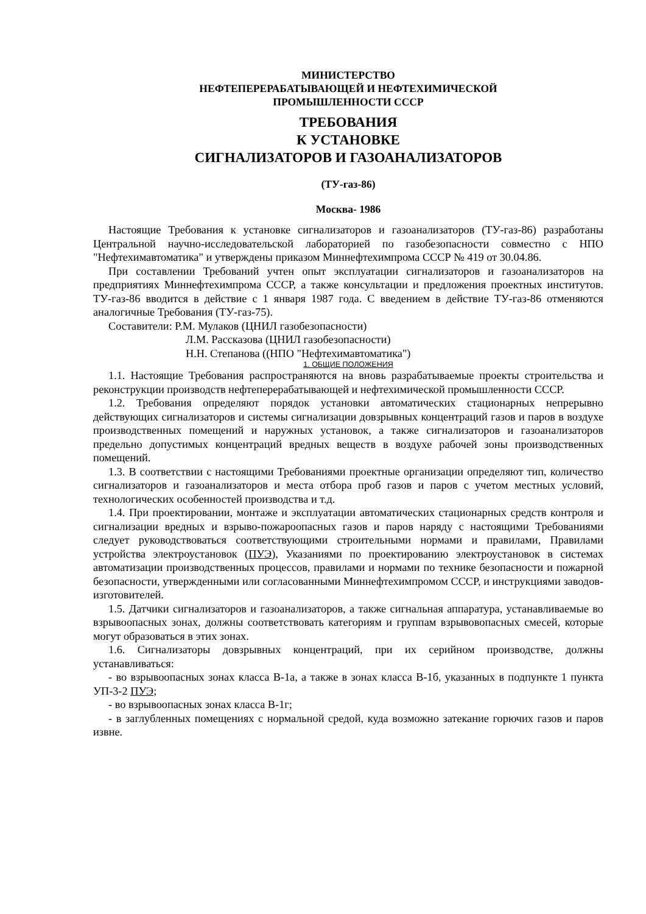МИНИСТЕРСТВО
НЕФТЕПЕРЕРАБАТЫВАЮЩЕЙ И НЕФТЕХИМИЧЕСКОЙ
ПРОМЫШЛЕННОСТИ СССР
ТРЕБОВАНИЯ
К УСТАНОВКЕ
СИГНАЛИЗАТОРОВ И ГАЗОАНАЛИЗАТОРОВ
(ТУ-газ-86)
Москва- 1986
Настоящие Требования к установке сигнализаторов и газоанализаторов (ТУ-газ-86) разработаны Центральной научно-исследовательской лабораторией по газобезопасности совместно с НПО "Нефтехимавтоматика" и утверждены приказом Миннефтехимпрома СССР № 419 от 30.04.86.
При составлении Требований учтен опыт эксплуатации сигнализаторов и газоанализаторов на предприятиях Миннефтехимпрома СССР, а также консультации и предложения проектных институтов. ТУ-газ-86 вводится в действие с 1 января 1987 года. С введением в действие ТУ-газ-86 отменяются аналогичные Требования (ТУ-газ-75).
Составители: Р.М. Мулаков (ЦНИЛ газобезопасности)
Л.М. Рассказова (ЦНИЛ газобезопасности)
Н.Н. Степанова ((НПО "Нефтехимавтоматика")
1. ОБЩИЕ ПОЛОЖЕНИЯ
1.1. Настоящие Требования распространяются на вновь разрабатываемые проекты строительства и реконструкции производств нефтеперерабатывающей и нефтехимической промышленности СССР.
1.2. Требования определяют порядок установки автоматических стационарных непрерывно действующих сигнализаторов и системы сигнализации довзрывных концентраций газов и паров в воздухе производственных помещений и наружных установок, а также сигнализаторов и газоанализаторов предельно допустимых концентраций вредных веществ в воздухе рабочей зоны производственных помещений.
1.3. В соответствии с настоящими Требованиями проектные организации определяют тип, количество сигнализаторов и газоанализаторов и места отбора проб газов и паров с учетом местных условий, технологических особенностей производства и т.д.
1.4. При проектировании, монтаже и эксплуатации автоматических стационарных средств контроля и сигнализации вредных и взрыво-пожароопасных газов и паров наряду с настоящими Требованиями следует руководствоваться соответствующими строительными нормами и правилами, Правилами устройства электроустановок (ПУЭ), Указаниями по проектированию электроустановок в системах автоматизации производственных процессов, правилами и нормами по технике безопасности и пожарной безопасности, утвержденными или согласованными Миннефтехимпромом СССР, и инструкциями заводов-изготовителей.
1.5. Датчики сигнализаторов и газоанализаторов, а также сигнальная аппаратура, устанавливаемые во взрывоопасных зонах, должны соответствовать категориям и группам взрывовопасных смесей, которые могут образоваться в этих зонах.
1.6. Сигнализаторы довзрывных концентраций, при их серийном производстве, должны устанавливаться:
- во взрывоопасных зонах класса В-1а, а также в зонах класса В-1б, указанных в подпункте 1 пункта УП-3-2 ПУЭ;
- во взрывоопасных зонах класса В-1г;
- в заглубленных помещениях с нормальной средой, куда возможно затекание горючих газов и паров извне.